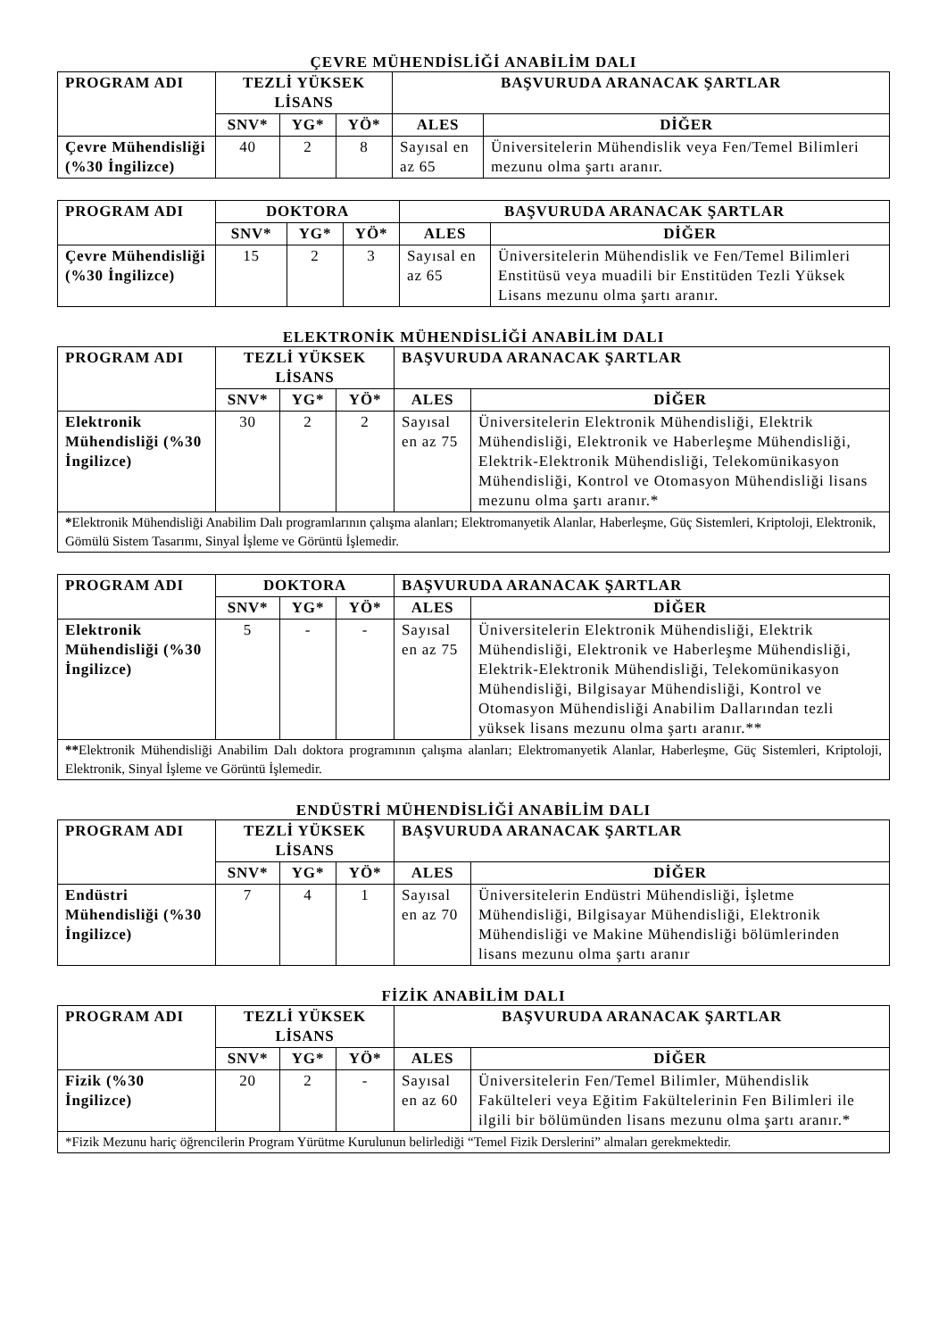ÇEVRE MÜHENDİSLİĞİ ANABİLİM DALI
| PROGRAM ADI | TEZLİ YÜKSEK LİSANS | | | BAŞVURUDA ARANACAK ŞARTLAR | |
| --- | --- | --- | --- | --- | --- |
| | SNV* | YG* | YÖ* | ALES | DİĞER |
| Çevre Mühendisliği (%30 İngilizce) | 40 | 2 | 8 | Sayısal en az 65 | Üniversitelerin Mühendislik veya Fen/Temel Bilimleri mezunu olma şartı aranır. |
| PROGRAM ADI | DOKTORA | | | BAŞVURUDA ARANACAK ŞARTLAR | |
| --- | --- | --- | --- | --- | --- |
| | SNV* | YG* | YÖ* | ALES | DİĞER |
| Çevre Mühendisliği (%30 İngilizce) | 15 | 2 | 3 | Sayısal en az 65 | Üniversitelerin Mühendislik ve Fen/Temel Bilimleri Enstitüsü veya muadili bir Enstitüden Tezli Yüksek Lisans mezunu olma şartı aranır. |
ELEKTRONİK MÜHENDİSLİĞİ ANABİLİM DALI
| PROGRAM ADI | TEZLİ YÜKSEK LİSANS | | | BAŞVURUDA ARANACAK ŞARTLAR | |
| --- | --- | --- | --- | --- | --- |
| | SNV* | YG* | YÖ* | ALES | DİĞER |
| Elektronik Mühendisliği (%30 İngilizce) | 30 | 2 | 2 | Sayısal en az 75 | Üniversitelerin Elektronik Mühendisliği, Elektrik Mühendisliği, Elektronik ve Haberleşme Mühendisliği, Elektrik-Elektronik Mühendisliği, Telekomünikasyon Mühendisliği, Kontrol ve Otomasyon Mühendisliği lisans mezunu olma şartı aranır.* |
| * Elektronik Mühendisliği Anabilim Dalı programlarının çalışma alanları; Elektromanyetik Alanlar, Haberleşme, Güç Sistemleri, Kriptoloji, Elektronik, Gömülü Sistem Tasarımı, Sinyal İşleme ve Görüntü İşlemedir. | | | | | |
| PROGRAM ADI | DOKTORA | | | BAŞVURUDA ARANACAK ŞARTLAR | |
| --- | --- | --- | --- | --- | --- |
| | SNV* | YG* | YÖ* | ALES | DİĞER |
| Elektronik Mühendisliği (%30 İngilizce) | 5 | - | - | Sayısal en az 75 | Üniversitelerin Elektronik Mühendisliği, Elektrik Mühendisliği, Elektronik ve Haberleşme Mühendisliği, Elektrik-Elektronik Mühendisliği, Telekomünikasyon Mühendisliği, Bilgisayar Mühendisliği, Kontrol ve Otomasyon Mühendisliği Anabilim Dallarından tezli yüksek lisans mezunu olma şartı aranır.** |
| ** Elektronik Mühendisliği Anabilim Dalı doktora programının çalışma alanları; Elektromanyetik Alanlar, Haberleşme, Güç Sistemleri, Kriptoloji, Elektronik, Sinyal İşleme ve Görüntü İşlemedir. | | | | | |
ENDÜSTRİ MÜHENDİSLİĞİ ANABİLİM DALI
| PROGRAM ADI | TEZLİ YÜKSEK LİSANS | | | BAŞVURUDA ARANACAK ŞARTLAR | |
| --- | --- | --- | --- | --- | --- |
| | SNV* | YG* | YÖ* | ALES | DİĞER |
| Endüstri Mühendisliği (%30 İngilizce) | 7 | 4 | 1 | Sayısal en az 70 | Üniversitelerin Endüstri Mühendisliği, İşletme Mühendisliği, Bilgisayar Mühendisliği, Elektronik Mühendisliği ve Makine Mühendisliği bölümlerinden lisans mezunu olma şartı aranır |
FİZİK ANABİLİM DALI
| PROGRAM ADI | TEZLİ YÜKSEK LİSANS | | | BAŞVURUDA ARANACAK ŞARTLAR | |
| --- | --- | --- | --- | --- | --- |
| | SNV* | YG* | YÖ* | ALES | DİĞER |
| Fizik (%30 İngilizce) | 20 | 2 | - | Sayısal en az 60 | Üniversitelerin Fen/Temel Bilimler, Mühendislik Fakülteleri veya Eğitim Fakültelerinin Fen Bilimleri ile ilgili bir bölümünden lisans mezunu olma şartı aranır.* |
| *Fizik Mezunu hariç öğrencilerin Program Yürütme Kurulunun belirlediği “Temel Fizik Derslerini” almaları gerekmektedir. | | | | | |